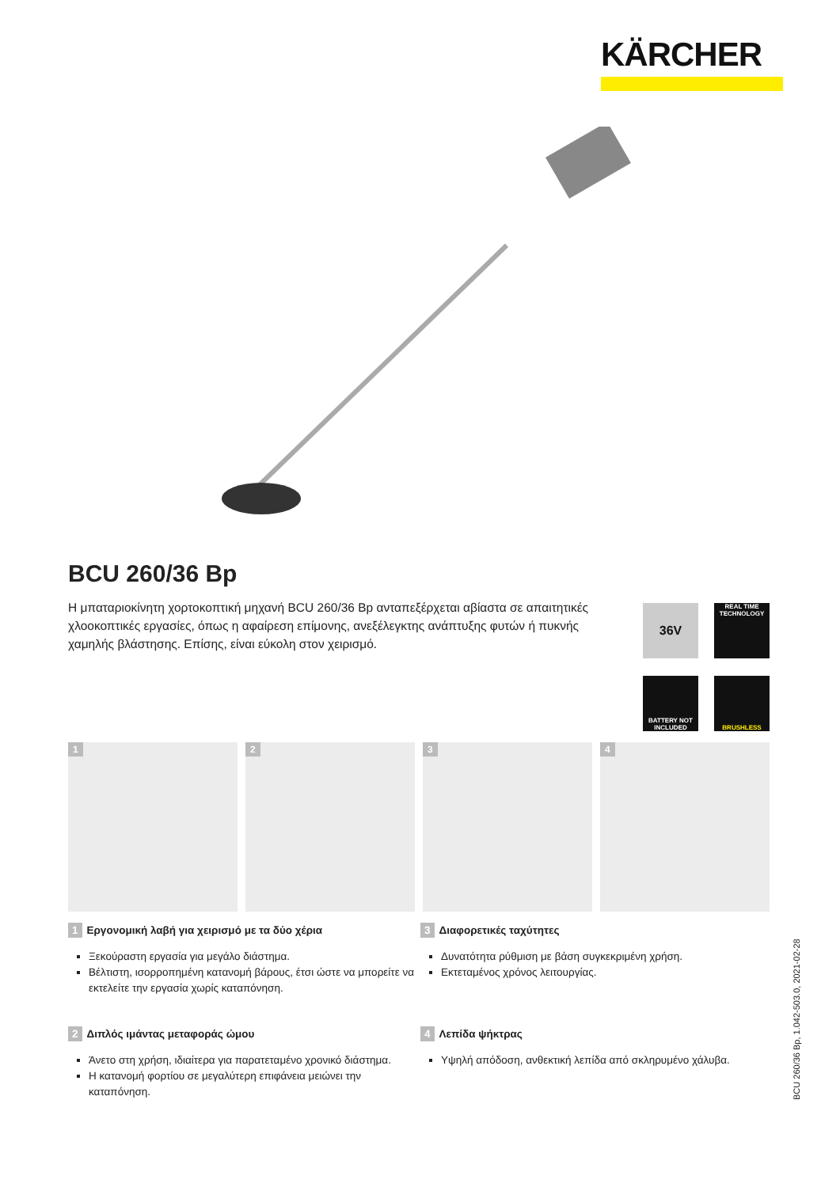KÄRCHER
BCU 260/36 Bp
Η μπαταριοκίνητη χορτοκοπτική μηχανή BCU 260/36 Bp ανταπεξέρχεται αβίαστα σε απαιτητικές χλοοκοπτικές εργασίες, όπως η αφαίρεση επίμονης, ανεξέλεγκτης ανάπτυξης φυτών ή πυκνής χαμηλής βλάστησης. Επίσης, είναι εύκολη στον χειρισμό.
36V
REAL TIME TECHNOLOGY
BATTERY NOT INCLUDED
BRUSHLESS
1
2
3
4
1 Εργονομική λαβή για χειρισμό με τα δύο χέρια
Ξεκούραστη εργασία για μεγάλο διάστημα.
Βέλτιστη, ισορροπημένη κατανομή βάρους, έτσι ώστε να μπορείτε να εκτελείτε την εργασία χωρίς καταπόνηση.
3 Διαφορετικές ταχύτητες
Δυνατότητα ρύθμιση με βάση συγκεκριμένη χρήση.
Εκτεταμένος χρόνος λειτουργίας.
2 Διπλός ιμάντας μεταφοράς ώμου
Άνετο στη χρήση, ιδιαίτερα για παρατεταμένο χρονικό διάστημα.
Η κατανομή φορτίου σε μεγαλύτερη επιφάνεια μειώνει την καταπόνηση.
4 Λεπίδα ψήκτρας
Υψηλή απόδοση, ανθεκτική λεπίδα από σκληρυμένο χάλυβα.
BCU 260/36 Bp, 1.042-503.0, 2021-02-28